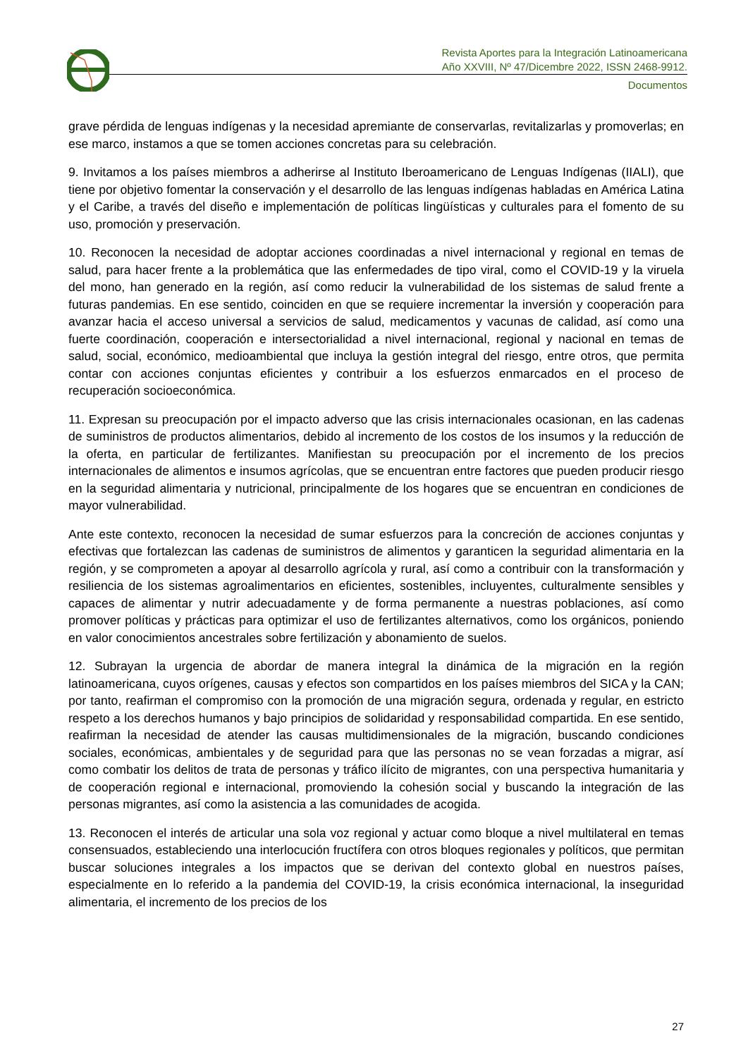Revista Aportes para la Integración Latinoamericana
Año XXVIII, Nº 47/Dicembre 2022, ISSN 2468-9912.
Documentos
grave pérdida de lenguas indígenas y la necesidad apremiante de conservarlas, revitalizarlas y promoverlas; en ese marco, instamos a que se tomen acciones concretas para su celebración.
9. Invitamos a los países miembros a adherirse al Instituto Iberoamericano de Lenguas Indígenas (IIALI), que tiene por objetivo fomentar la conservación y el desarrollo de las lenguas indígenas habladas en América Latina y el Caribe, a través del diseño e implementación de políticas lingüísticas y culturales para el fomento de su uso, promoción y preservación.
10. Reconocen la necesidad de adoptar acciones coordinadas a nivel internacional y regional en temas de salud, para hacer frente a la problemática que las enfermedades de tipo viral, como el COVID-19 y la viruela del mono, han generado en la región, así como reducir la vulnerabilidad de los sistemas de salud frente a futuras pandemias. En ese sentido, coinciden en que se requiere incrementar la inversión y cooperación para avanzar hacia el acceso universal a servicios de salud, medicamentos y vacunas de calidad, así como una fuerte coordinación, cooperación e intersectorialidad a nivel internacional, regional y nacional en temas de salud, social, económico, medioambiental que incluya la gestión integral del riesgo, entre otros, que permita contar con acciones conjuntas eficientes y contribuir a los esfuerzos enmarcados en el proceso de recuperación socioeconómica.
11. Expresan su preocupación por el impacto adverso que las crisis internacionales ocasionan, en las cadenas de suministros de productos alimentarios, debido al incremento de los costos de los insumos y la reducción de la oferta, en particular de fertilizantes. Manifiestan su preocupación por el incremento de los precios internacionales de alimentos e insumos agrícolas, que se encuentran entre factores que pueden producir riesgo en la seguridad alimentaria y nutricional, principalmente de los hogares que se encuentran en condiciones de mayor vulnerabilidad.
Ante este contexto, reconocen la necesidad de sumar esfuerzos para la concreción de acciones conjuntas y efectivas que fortalezcan las cadenas de suministros de alimentos y garanticen la seguridad alimentaria en la región, y se comprometen a apoyar al desarrollo agrícola y rural, así como a contribuir con la transformación y resiliencia de los sistemas agroalimentarios en eficientes, sostenibles, incluyentes, culturalmente sensibles y capaces de alimentar y nutrir adecuadamente y de forma permanente a nuestras poblaciones, así como promover políticas y prácticas para optimizar el uso de fertilizantes alternativos, como los orgánicos, poniendo en valor conocimientos ancestrales sobre fertilización y abonamiento de suelos.
12. Subrayan la urgencia de abordar de manera integral la dinámica de la migración en la región latinoamericana, cuyos orígenes, causas y efectos son compartidos en los países miembros del SICA y la CAN; por tanto, reafirman el compromiso con la promoción de una migración segura, ordenada y regular, en estricto respeto a los derechos humanos y bajo principios de solidaridad y responsabilidad compartida. En ese sentido, reafirman la necesidad de atender las causas multidimensionales de la migración, buscando condiciones sociales, económicas, ambientales y de seguridad para que las personas no se vean forzadas a migrar, así como combatir los delitos de trata de personas y tráfico ilícito de migrantes, con una perspectiva humanitaria y de cooperación regional e internacional, promoviendo la cohesión social y buscando la integración de las personas migrantes, así como la asistencia a las comunidades de acogida.
13. Reconocen el interés de articular una sola voz regional y actuar como bloque a nivel multilateral en temas consensuados, estableciendo una interlocución fructífera con otros bloques regionales y políticos, que permitan buscar soluciones integrales a los impactos que se derivan del contexto global en nuestros países, especialmente en lo referido a la pandemia del COVID-19, la crisis económica internacional, la inseguridad alimentaria, el incremento de los precios de los
27